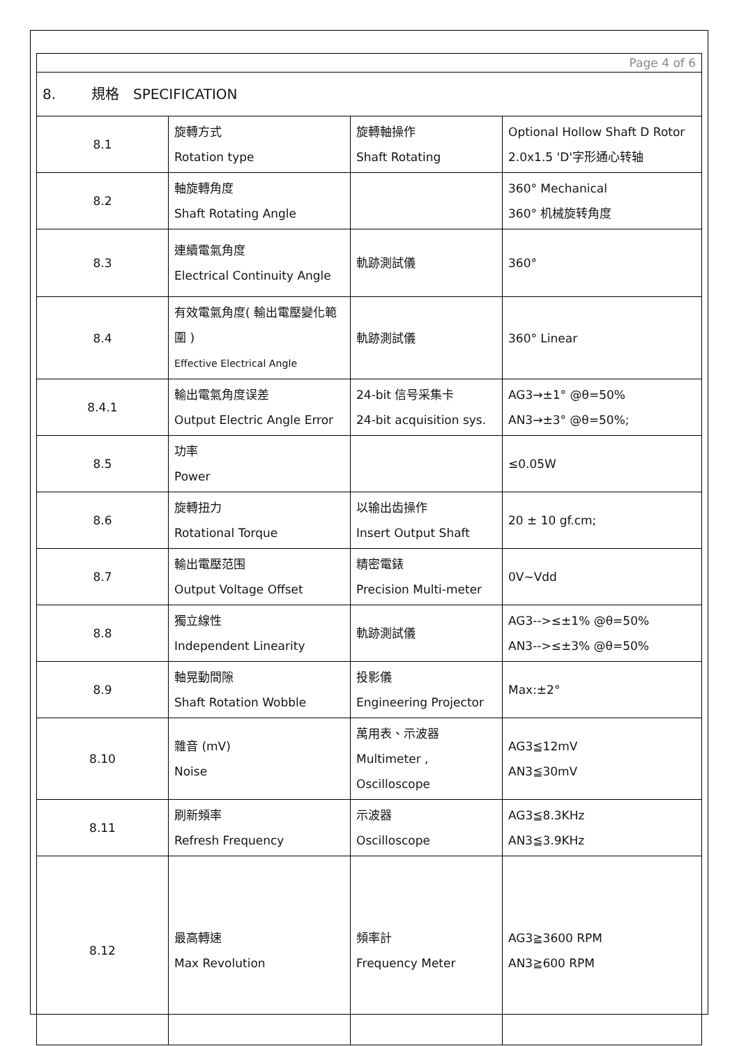| Page 4 of 6 | | | |
| 8. 規格 SPECIFICATION | | | |
| 8.1 | 旋轉方式 Rotation type | 旋轉軸操作 Shaft Rotating | Optional Hollow Shaft D Rotor 2.0x1.5 'D'字形通心转轴 |
| 8.2 | 軸旋轉角度 Shaft Rotating Angle | | 360° Mechanical 360° 机械旋转角度 |
| 8.3 | 連續電氣角度 Electrical Continuity Angle | 軌跡測試儀 | 360° |
| 8.4 | 有效電氣角度( 輸出電壓變化範圍 ) Effective Electrical Angle | 軌跡測試儀 | 360° Linear |
| 8.4.1 | 輸出電氣角度误差 Output Electric Angle Error | 24-bit 信号采集卡 24-bit acquisition sys. | AG3→±1° @θ=50% AN3→±3° @θ=50%; |
| 8.5 | 功率 Power | | ≤0.05W |
| 8.6 | 旋轉扭力 Rotational Torque | 以输出齿操作 Insert Output Shaft | 20 ± 10 gf.cm; |
| 8.7 | 輸出電壓范围 Output Voltage Offset | 精密電錶 Precision Multi-meter | 0V~Vdd |
| 8.8 | 獨立線性 Independent Linearity | 軌跡測試儀 | AG3-->≤±1% @θ=50% AN3-->≤±3% @θ=50% |
| 8.9 | 軸晃動間隙 Shaft Rotation Wobble | 投影儀 Engineering Projector | Max:±2° |
| 8.10 | 雜音 (mV) Noise | 萬用表、示波器 Multimeter , Oscilloscope | AG3≦12mV AN3≦30mV |
| 8.11 | 刷新頻率 Refresh Frequency | 示波器 Oscilloscope | AG3≦8.3KHz AN3≦3.9KHz |
| 8.12 | 最高轉速 Max Revolution | 頻率計 Frequency Meter | AG3≧3600 RPM AN3≧600 RPM |